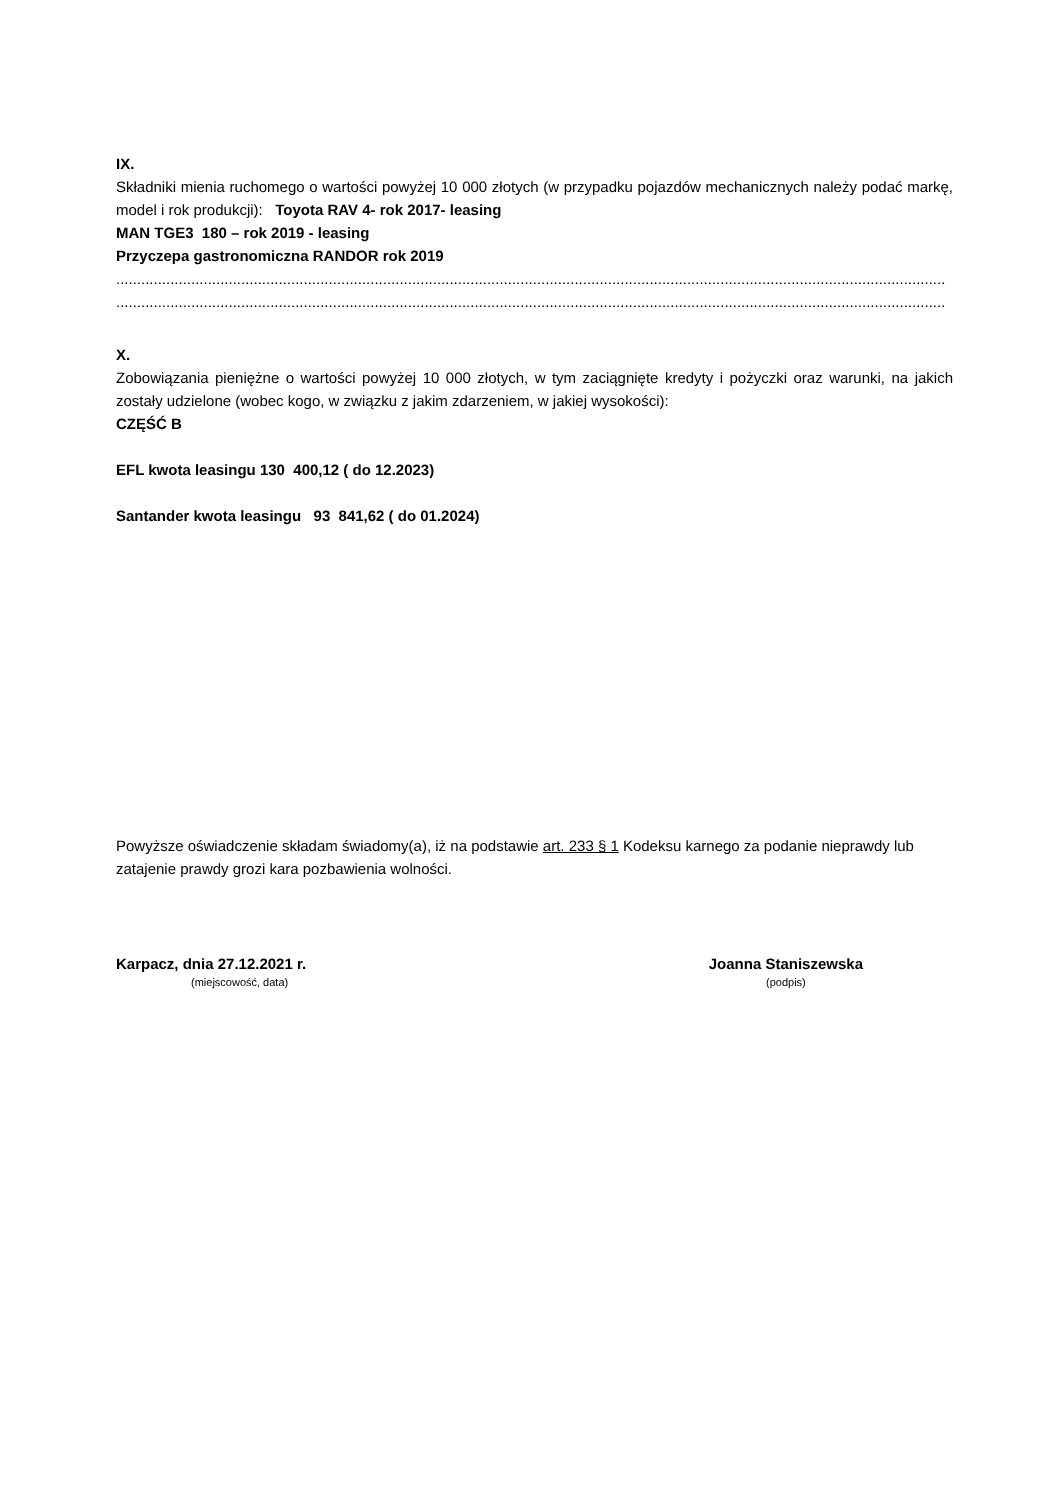IX.
Składniki mienia ruchomego o wartości powyżej 10 000 złotych (w przypadku pojazdów mechanicznych należy podać markę, model i rok produkcji): Toyota RAV 4- rok 2017- leasing
MAN TGE3 180 – rok 2019 - leasing
Przyczepa gastronomiczna RANDOR rok 2019
.......................................................................................................................................................................................................
.......................................................................................................................................................................................................
X.
Zobowiązania pieniężne o wartości powyżej 10 000 złotych, w tym zaciągnięte kredyty i pożyczki oraz warunki, na jakich zostały udzielone (wobec kogo, w związku z jakim zdarzeniem, w jakiej wysokości):
CZĘŚĆ B
EFL kwota leasingu 130 400,12 ( do 12.2023)
Santander kwota leasingu 93 841,62 ( do 01.2024)
Powyższe oświadczenie składam świadomy(a), iż na podstawie art. 233 § 1 Kodeksu karnego za podanie nieprawdy lub zatajenie prawdy grozi kara pozbawienia wolności.
Karpacz, dnia 27.12.2021 r.
(miejscowość, data)
Joanna Staniszewska
(podpis)